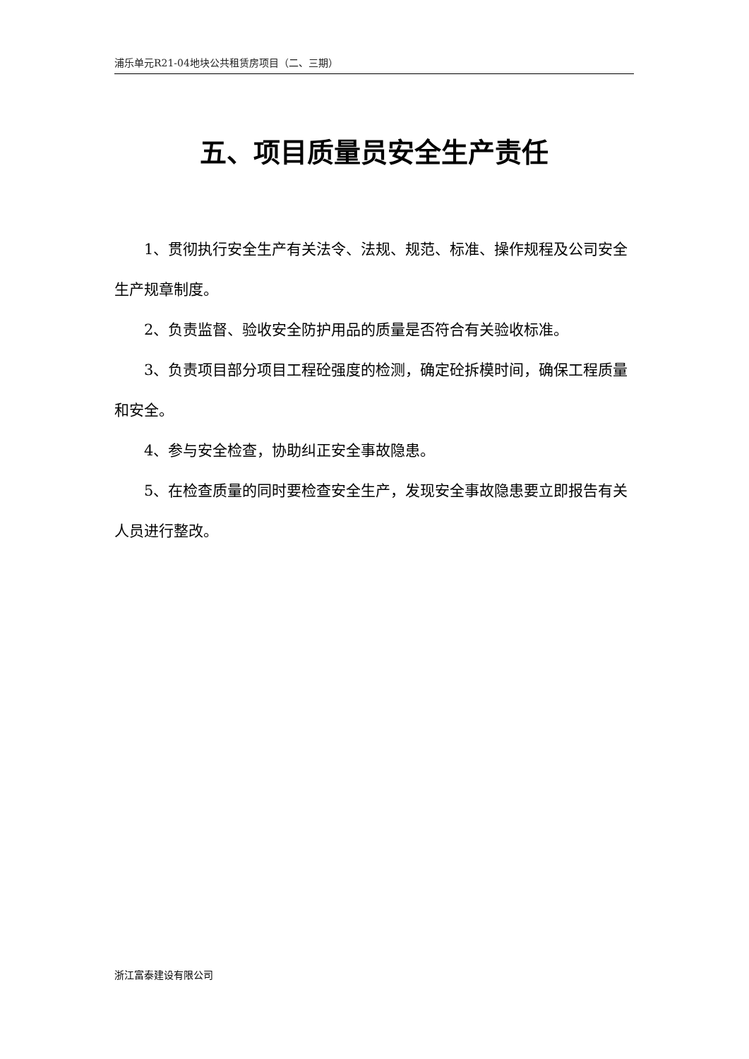浦乐单元R21-04地块公共租赁房项目（二、三期）
五、项目质量员安全生产责任
1、贯彻执行安全生产有关法令、法规、规范、标准、操作规程及公司安全生产规章制度。
2、负责监督、验收安全防护用品的质量是否符合有关验收标准。
3、负责项目部分项目工程砼强度的检测，确定砼拆模时间，确保工程质量和安全。
4、参与安全检查，协助纠正安全事故隐患。
5、在检查质量的同时要检查安全生产，发现安全事故隐患要立即报告有关人员进行整改。
浙江富泰建设有限公司